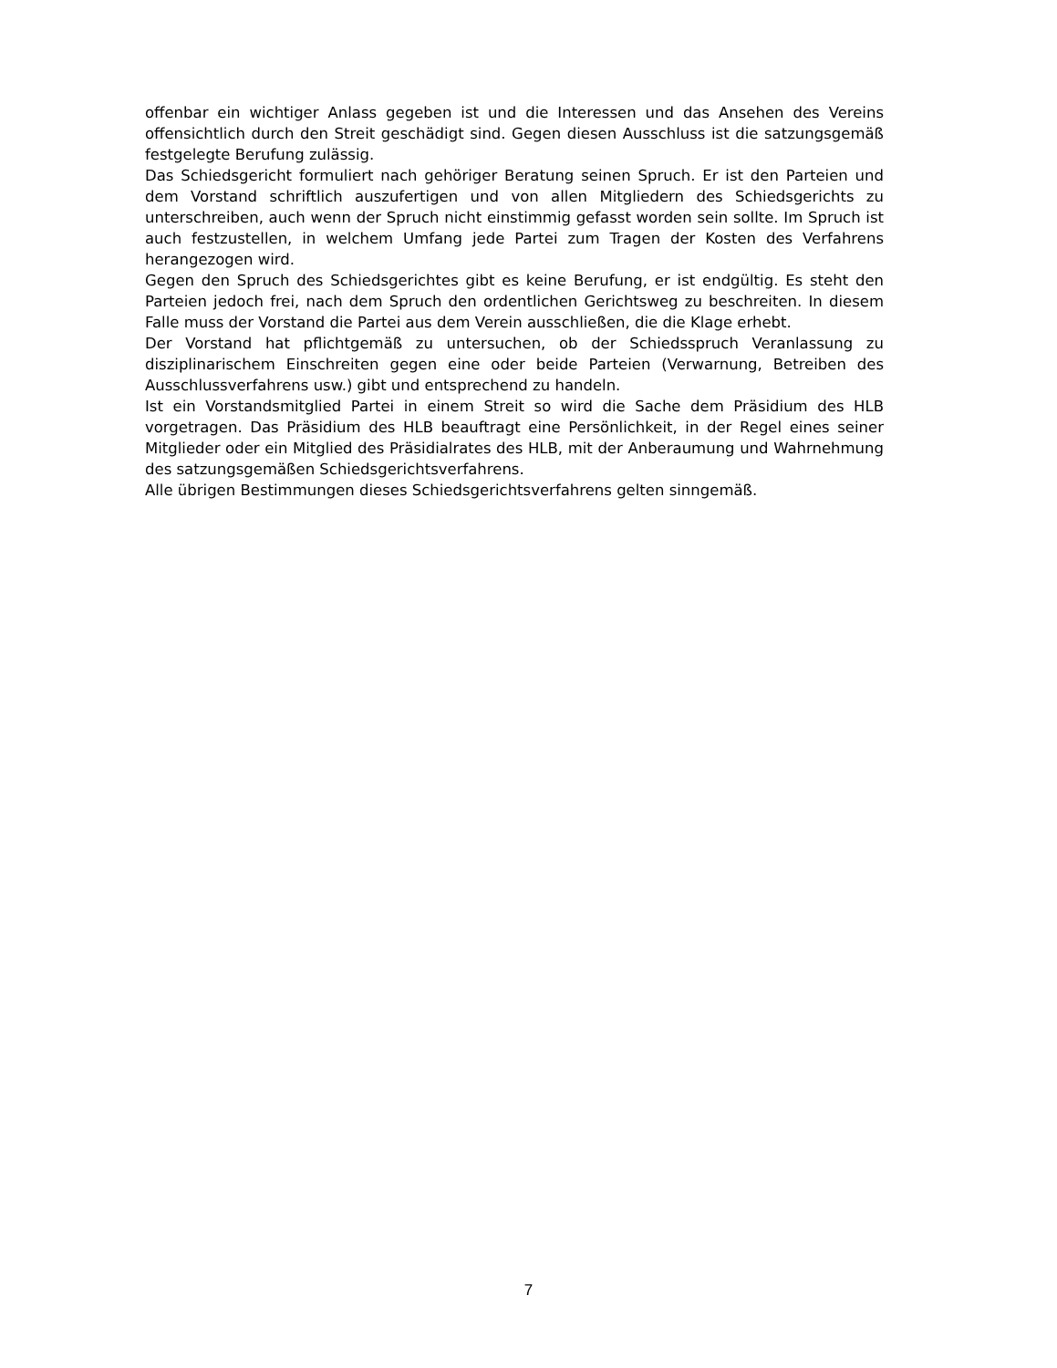offenbar ein wichtiger Anlass gegeben ist und die Interessen und das Ansehen des Vereins offensichtlich durch den Streit geschädigt sind. Gegen diesen Ausschluss ist die satzungsgemäß festgelegte Berufung zulässig.
Das Schiedsgericht formuliert nach gehöriger Beratung seinen Spruch. Er ist den Parteien und dem Vorstand schriftlich auszufertigen und von allen Mitgliedern des Schiedsgerichts zu unterschreiben, auch wenn der Spruch nicht einstimmig gefasst worden sein sollte. Im Spruch ist auch festzustellen, in welchem Umfang jede Partei zum Tragen der Kosten des Verfahrens herangezogen wird.
Gegen den Spruch des Schiedsgerichtes gibt es keine Berufung, er ist endgültig. Es steht den Parteien jedoch frei, nach dem Spruch den ordentlichen Gerichtsweg zu beschreiten. In diesem Falle muss der Vorstand die Partei aus dem Verein ausschließen, die die Klage erhebt.
Der Vorstand hat pflichtgemäß zu untersuchen, ob der Schiedsspruch Veranlassung zu disziplinarischem Einschreiten gegen eine oder beide Parteien (Verwarnung, Betreiben des Ausschlussverfahrens usw.) gibt und entsprechend zu handeln.
Ist ein Vorstandsmitglied Partei in einem Streit so wird die Sache dem Präsidium des HLB vorgetragen. Das Präsidium des HLB beauftragt eine Persönlichkeit, in der Regel eines seiner Mitglieder oder ein Mitglied des Präsidialrates des HLB, mit der Anberaumung und Wahrnehmung des satzungsgemäßen Schiedsgerichtsverfahrens.
Alle übrigen Bestimmungen dieses Schiedsgerichtsverfahrens gelten sinngemäß.
7